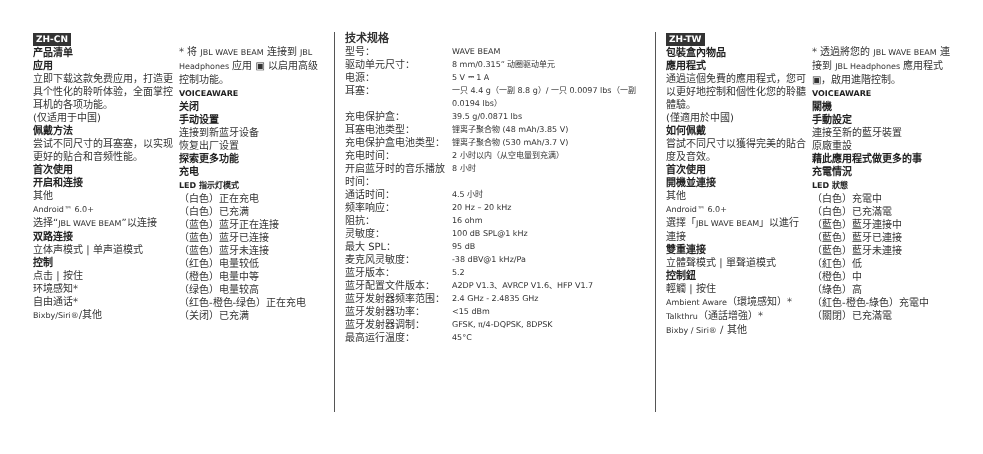ZH-CN
产品清单
应用
立即下载这款免费应用，打造更具个性化的聆听体验，全面掌控耳机的各项功能。
(仅适用于中国)
佩戴方法
尝试不同尺寸的耳塞塞，以实现更好的贴合和音频性能。
首次使用
开启和连接
其他
Android™ 6.0+
选择“JBL WAVE BEAM”以连接
双路连接
立体声模式 | 单声道模式
控制
点击 | 按住
环境感知*
自由通话*
Bixby/Siri®/其他
* 将 JBL WAVE BEAM 连接到 JBL Headphones 应用 ▣ 以启用高级控制功能。
VOICEAWARE
关闭
手动设置
连接到新蓝牙设备
恢复出厂设置
探索更多功能
充电
LED 指示灯模式
（白色）正在充电
（白色）已充满
（蓝色）蓝牙正在连接
（蓝色）蓝牙已连接
（蓝色）蓝牙未连接
（红色）电量较低
（橙色）电量中等
（绿色）电量较高
（红色-橙色-绿色）正在充电
（关闭）已充满
技术规格
| 型号： | WAVE BEAM |
| 驱动单元尺寸： | 8 mm/0.315” 动圈驱动单元 |
| 电源： | 5 V ⎓ 1 A |
| 耳塞： | 一只 4.4 g（一副 8.8 g）/ 一只 0.0097 lbs（一副 0.0194 lbs） |
| 充电保护盒： | 39.5 g/0.0871 lbs |
| 耳塞电池类型： | 锂离子聚合物 (48 mAh/3.85 V) |
| 充电保护盒电池类型： | 锂离子聚合物 (530 mAh/3.7 V) |
| 充电时间： | 2 小时以内（从空电量到充满） |
| 开启蓝牙时的音乐播放时间： | 8 小时 |
| 通话时间： | 4.5 小时 |
| 频率响应： | 20 Hz – 20 kHz |
| 阻抗： | 16 ohm |
| 灵敏度： | 100 dB SPL@1 kHz |
| 最大 SPL： | 95 dB |
| 麦克风灵敏度： | -38 dBV@1 kHz/Pa |
| 蓝牙版本： | 5.2 |
| 蓝牙配置文件版本： | A2DP V1.3、AVRCP V1.6、HFP V1.7 |
| 蓝牙发射器频率范围： | 2.4 GHz - 2.4835 GHz |
| 蓝牙发射器功率： | <15 dBm |
| 蓝牙发射器调制： | GFSK, π/4-DQPSK, 8DPSK |
| 最高运行温度： | 45°C |
ZH-TW
包裝盒內物品
應用程式
通過這個免費的應用程式，您可以更好地控制和個性化您的聆聽體驗。
(僅適用於中國)
如何佩戴
嘗試不同尺寸以獲得完美的貼合度及音效。
首次使用
開機並連接
其他
Android™ 6.0+
選擇「JBL WAVE BEAM」以進行連接
雙重連接
立體聲模式 | 單聲道模式
控制鈕
輕觸 | 按住
Ambient Aware（環境感知）*
Talkthru（通話增強）*
Bixby / Siri® / 其他
* 透過將您的 JBL WAVE BEAM 連接到 JBL Headphones 應用程式 ▣，啟用進階控制。
VOICEAWARE
關機
手動設定
連接至新的藍牙裝置
原廠重設
藉此應用程式做更多的事
充電情況
LED 狀態
（白色）充電中
（白色）已充滿電
（藍色）藍牙連接中
（藍色）藍牙已連接
（藍色）藍牙未連接
（紅色）低
（橙色）中
（綠色）高
（紅色-橙色-綠色）充電中
（關閉）已充滿電